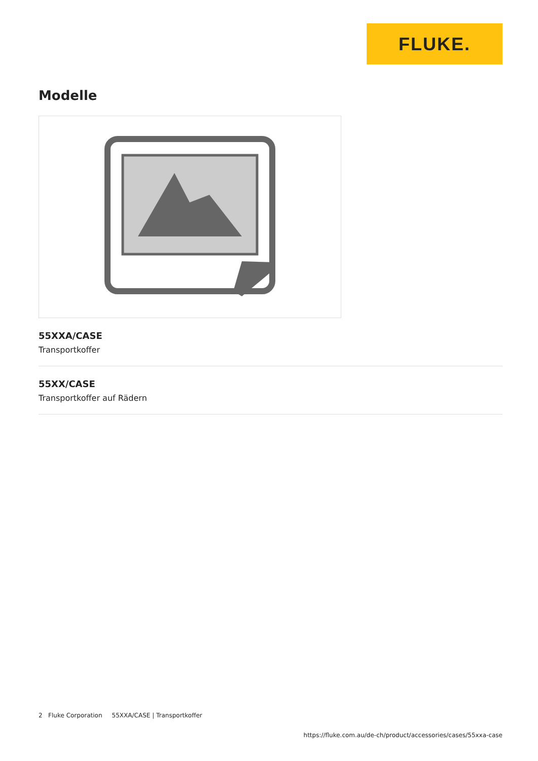FLUKE.
Modelle
55XXA/CASE
Transportkoffer
55XX/CASE
Transportkoffer auf Rädern
2 Fluke Corporation 55XXA/CASE | Transportkoffer
https://fluke.com.au/de-ch/product/accessories/cases/55xxa-case